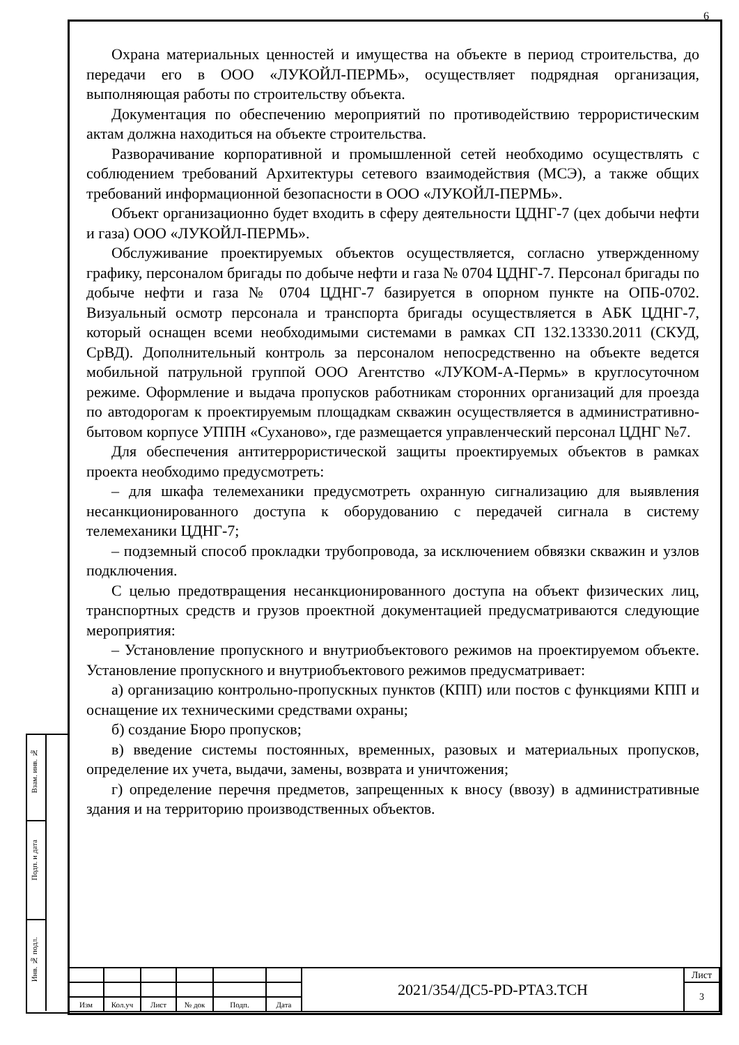Взам. инв. №
Подп. и дата
Инв. № подл.
6
Охрана материальных ценностей и имущества на объекте в период строительства, до передачи его в ООО «ЛУКОЙЛ-ПЕРМЬ», осуществляет подрядная организация, выполняющая работы по строительству объекта.
Документация по обеспечению мероприятий по противодействию террористическим актам должна находиться на объекте строительства.
Разворачивание корпоративной и промышленной сетей необходимо осуществлять с соблюдением требований Архитектуры сетевого взаимодействия (МСЭ), а также общих требований информационной безопасности в ООО «ЛУКОЙЛ-ПЕРМЬ».
Объект организационно будет входить в сферу деятельности ЦДНГ-7 (цех добычи нефти и газа) ООО «ЛУКОЙЛ-ПЕРМЬ».
Обслуживание проектируемых объектов осуществляется, согласно утвержденному графику, персоналом бригады по добыче нефти и газа № 0704 ЦДНГ-7. Персонал бригады по добыче нефти и газа № 0704 ЦДНГ-7 базируется в опорном пункте на ОПБ-0702. Визуальный осмотр персонала и транспорта бригады осуществляется в АБК ЦДНГ-7, который оснащен всеми необходимыми системами в рамках СП 132.13330.2011 (СКУД, СрВД). Дополнительный контроль за персоналом непосредственно на объекте ведется мобильной патрульной группой ООО Агентство «ЛУКОМ-А-Пермь» в круглосуточном режиме. Оформление и выдача пропусков работникам сторонних организаций для проезда по автодорогам к проектируемым площадкам скважин осуществляется в административно-бытовом корпусе УППН «Суханово», где размещается управленческий персонал ЦДНГ №7.
Для обеспечения антитеррористической защиты проектируемых объектов в рамках проекта необходимо предусмотреть:
– для шкафа телемеханики предусмотреть охранную сигнализацию для выявления несанкционированного доступа к оборудованию с передачей сигнала в систему телемеханики ЦДНГ-7;
– подземный способ прокладки трубопровода, за исключением обвязки скважин и узлов подключения.
С целью предотвращения несанкционированного доступа на объект физических лиц, транспортных средств и грузов проектной документацией предусматриваются следующие мероприятия:
– Установление пропускного и внутриобъектового режимов на проектируемом объекте. Установление пропускного и внутриобъектового режимов предусматривает:
а) организацию контрольно-пропускных пунктов (КПП) или постов с функциями КПП и оснащение их техническими средствами охраны;
б) создание Бюро пропусков;
в) введение системы постоянных, временных, разовых и материальных пропусков, определение их учета, выдачи, замены, возврата и уничтожения;
г) определение перечня предметов, запрещенных к вносу (ввозу) в административные здания и на территорию производственных объектов.
| | | | | | | 2021/354/ДС5-PD-PTA3.TCH | Лист |
| | | | | | | | 3 |
| Изм | Кол.уч | Лист | № док | Подп. | Дата | | |